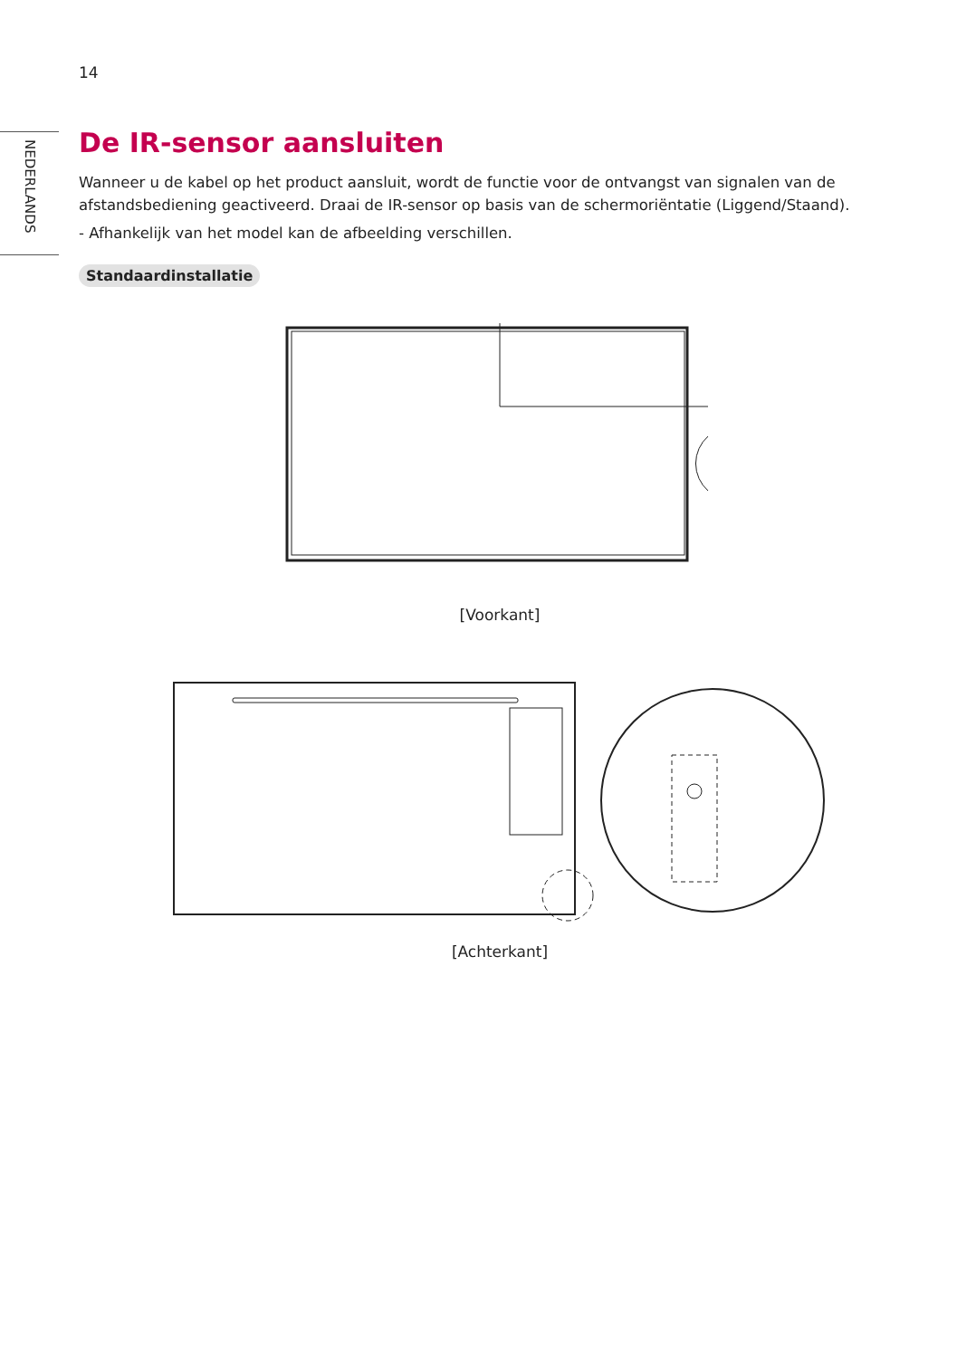14
NEDERLANDS
De IR-sensor aansluiten
Wanneer u de kabel op het product aansluit, wordt de functie voor de ontvangst van signalen van de afstandsbediening geactiveerd. Draai de IR-sensor op basis van de schermoriëntatie (Liggend/Staand).
- Afhankelijk van het model kan de afbeelding verschillen.
Standaardinstallatie
[Voorkant]
[Achterkant]